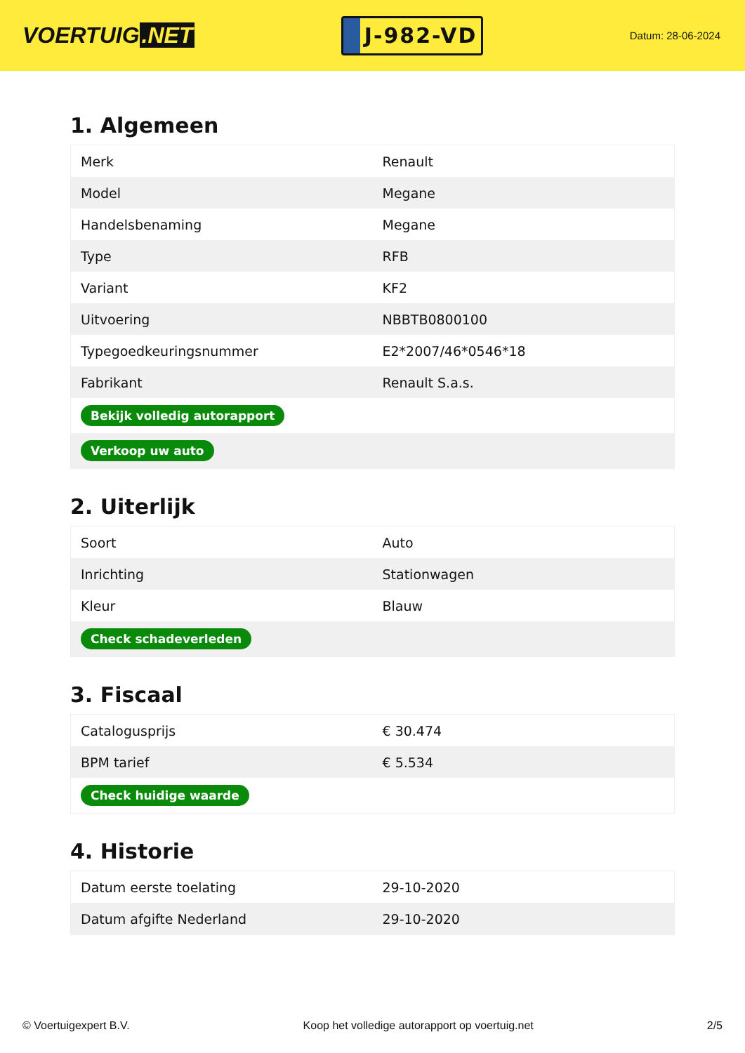VOERTUIG.NET
J-982-VD
Datum: 28-06-2024
1. Algemeen
| Merk | Renault |
| Model | Megane |
| Handelsbenaming | Megane |
| Type | RFB |
| Variant | KF2 |
| Uitvoering | NBBTB0800100 |
| Typegoedkeuringsnummer | E2*2007/46*0546*18 |
| Fabrikant | Renault S.a.s. |
| Bekijk volledig autorapport | |
| Verkoop uw auto | |
2. Uiterlijk
| Soort | Auto |
| Inrichting | Stationwagen |
| Kleur | Blauw |
| Check schadeverleden | |
3. Fiscaal
| Catalogusprijs | € 30.474 |
| BPM tarief | € 5.534 |
| Check huidige waarde | |
4. Historie
| Datum eerste toelating | 29-10-2020 |
| Datum afgifte Nederland | 29-10-2020 |
© Voertuigexpert B.V. Koop het volledige autorapport op voertuig.net 2/5